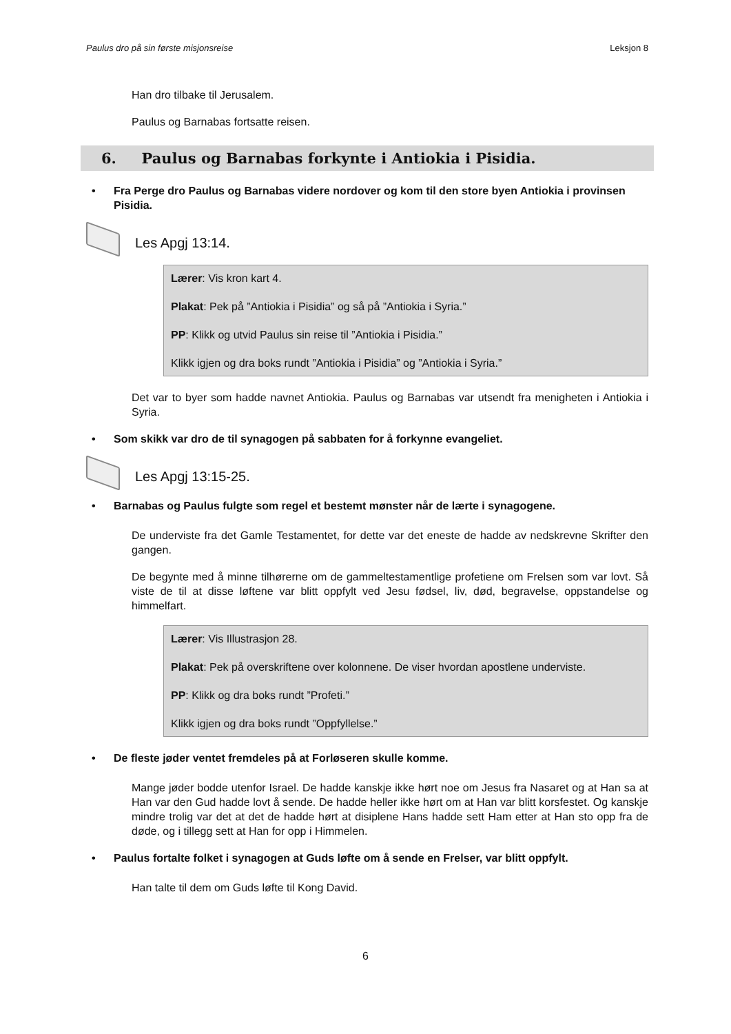Paulus dro på sin første misjonsreise Leksjon 8
Han dro tilbake til Jerusalem.
Paulus og Barnabas fortsatte reisen.
6. Paulus og Barnabas forkynte i Antiokia i Pisidia.
• Fra Perge dro Paulus og Barnabas videre nordover og kom til den store byen Antiokia i provinsen Pisidia.
Les Apgj 13:14.
Lærer: Vis kron kart 4.
Plakat: Pek på ”Antiokia i Pisidia” og så på ”Antiokia i Syria.”
PP: Klikk og utvid Paulus sin reise til ”Antiokia i Pisidia.”
Klikk igjen og dra boks rundt ”Antiokia i Pisidia” og ”Antiokia i Syria.”
Det var to byer som hadde navnet Antiokia. Paulus og Barnabas var utsendt fra menigheten i Antiokia i Syria.
• Som skikk var dro de til synagogen på sabbaten for å forkynne evangeliet.
Les Apgj 13:15-25.
• Barnabas og Paulus fulgte som regel et bestemt mønster når de lærte i synagogene.
De underviste fra det Gamle Testamentet, for dette var det eneste de hadde av nedskrevne Skrifter den gangen.
De begynte med å minne tilhørerne om de gammeltestamentlige profetiene om Frelsen som var lovt. Så viste de til at disse løftene var blitt oppfylt ved Jesu fødsel, liv, død, begravelse, oppstandelse og himmelfart.
Lærer: Vis Illustrasjon 28.
Plakat: Pek på overskriftene over kolonnene. De viser hvordan apostlene underviste.
PP: Klikk og dra boks rundt ”Profeti.”
Klikk igjen og dra boks rundt ”Oppfyllelse.”
• De fleste jøder ventet fremdeles på at Forløseren skulle komme.
Mange jøder bodde utenfor Israel. De hadde kanskje ikke hørt noe om Jesus fra Nasaret og at Han sa at Han var den Gud hadde lovt å sende. De hadde heller ikke hørt om at Han var blitt korsfestet. Og kanskje mindre trolig var det at det de hadde hørt at disiplene Hans hadde sett Ham etter at Han sto opp fra de døde, og i tillegg sett at Han for opp i Himmelen.
• Paulus fortalte folket i synagogen at Guds løfte om å sende en Frelser, var blitt oppfylt.
Han talte til dem om Guds løfte til Kong David.
6